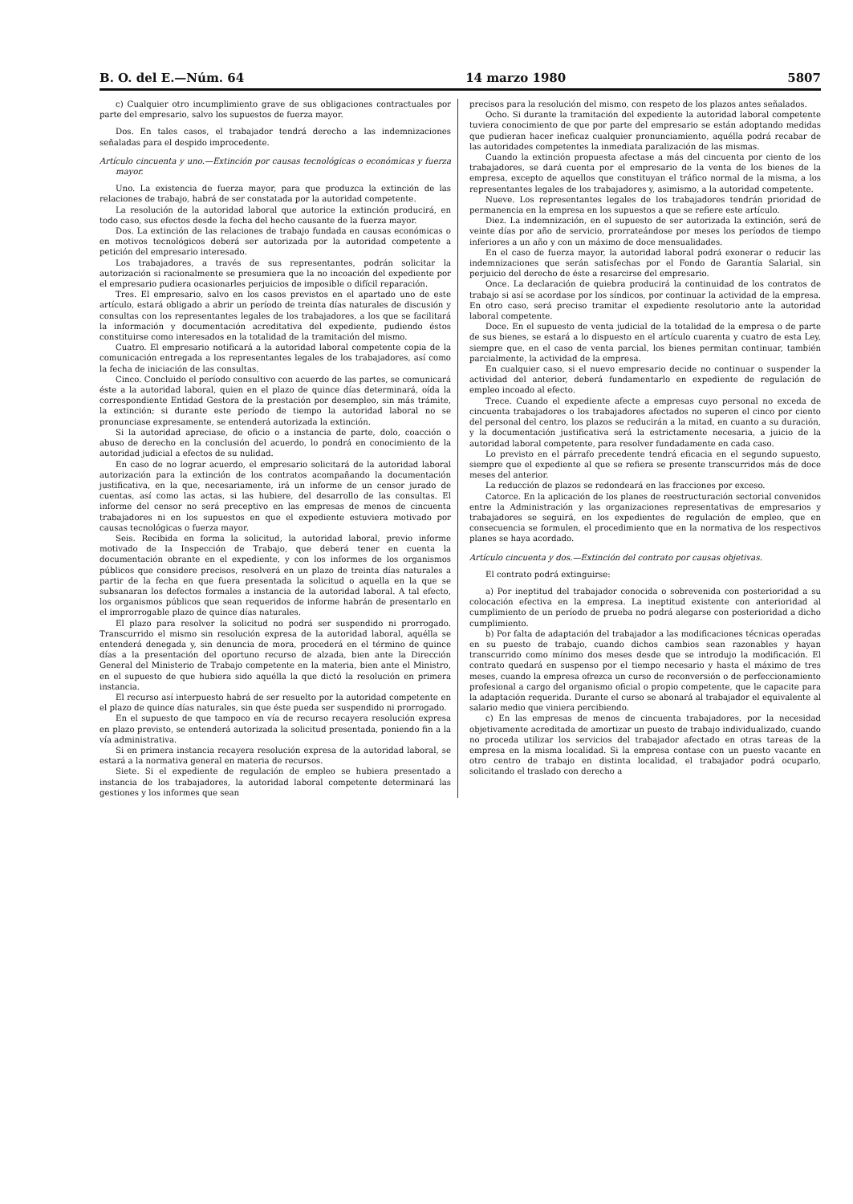B. O. del E.—Núm. 64 14 marzo 1980 5807
c) Cualquier otro incumplimiento grave de sus obligaciones contractuales por parte del empresario, salvo los supuestos de fuerza mayor.
Dos. En tales casos, el trabajador tendrá derecho a las indemnizaciones señaladas para el despido improcedente.
Artículo cincuenta y uno.—Extinción por causas tecnológicas o económicas y fuerza mayor.
Uno. La existencia de fuerza mayor, para que produzca la extinción de las relaciones de trabajo, habrá de ser constatada por la autoridad competente.
La resolución de la autoridad laboral que autorice la extinción producirá, en todo caso, sus efectos desde la fecha del hecho causante de la fuerza mayor.
Dos. La extinción de las relaciones de trabajo fundada en causas económicas o en motivos tecnológicos deberá ser autorizada por la autoridad competente a petición del empresario interesado.
Los trabajadores, a través de sus representantes, podrán solicitar la autorización si racionalmente se presumiera que la no incoación del expediente por el empresario pudiera ocasionarles perjuicios de imposible o difícil reparación.
Tres. El empresario, salvo en los casos previstos en el apartado uno de este artículo, estará obligado a abrir un período de treinta días naturales de discusión y consultas con los representantes legales de los trabajadores, a los que se facilitará la información y documentación acreditativa del expediente, pudiendo éstos constituirse como interesados en la totalidad de la tramitación del mismo.
Cuatro. El empresario notificará a la autoridad laboral competente copia de la comunicación entregada a los representantes legales de los trabajadores, así como la fecha de iniciación de las consultas.
Cinco. Concluido el período consultivo con acuerdo de las partes, se comunicará éste a la autoridad laboral, quien en el plazo de quince días determinará, oída la correspondiente Entidad Gestora de la prestación por desempleo, sin más trámite, la extinción; si durante este período de tiempo la autoridad laboral no se pronunciase expresamente, se entenderá autorizada la extinción.
Si la autoridad apreciase, de oficio o a instancia de parte, dolo, coacción o abuso de derecho en la conclusión del acuerdo, lo pondrá en conocimiento de la autoridad judicial a efectos de su nulidad.
En caso de no lograr acuerdo, el empresario solicitará de la autoridad laboral autorización para la extinción de los contratos acompañando la documentación justificativa, en la que, necesariamente, irá un informe de un censor jurado de cuentas, así como las actas, si las hubiere, del desarrollo de las consultas. El informe del censor no será preceptivo en las empresas de menos de cincuenta trabajadores ni en los supuestos en que el expediente estuviera motivado por causas tecnológicas o fuerza mayor.
Seis. Recibida en forma la solicitud, la autoridad laboral, previo informe motivado de la Inspección de Trabajo, que deberá tener en cuenta la documentación obrante en el expediente, y con los informes de los organismos públicos que considere precisos, resolverá en un plazo de treinta días naturales a partir de la fecha en que fuera presentada la solicitud o aquella en la que se subsanaran los defectos formales a instancia de la autoridad laboral. A tal efecto, los organismos públicos que sean requeridos de informe habrán de presentarlo en el improrrogable plazo de quince días naturales.
El plazo para resolver la solicitud no podrá ser suspendido ni prorrogado. Transcurrido el mismo sin resolución expresa de la autoridad laboral, aquélla se entenderá denegada y, sin denuncia de mora, procederá en el término de quince días a la presentación del oportuno recurso de alzada, bien ante la Dirección General del Ministerio de Trabajo competente en la materia, bien ante el Ministro, en el supuesto de que hubiera sido aquélla la que dictó la resolución en primera instancia.
El recurso así interpuesto habrá de ser resuelto por la autoridad competente en el plazo de quince días naturales, sin que éste pueda ser suspendido ni prorrogado.
En el supuesto de que tampoco en vía de recurso recayera resolución expresa en plazo previsto, se entenderá autorizada la solicitud presentada, poniendo fin a la vía administrativa.
Si en primera instancia recayera resolución expresa de la autoridad laboral, se estará a la normativa general en materia de recursos.
Siete. Si el expediente de regulación de empleo se hubiera presentado a instancia de los trabajadores, la autoridad laboral competente determinará las gestiones y los informes que sean
precisos para la resolución del mismo, con respeto de los plazos antes señalados.
Ocho. Si durante la tramitación del expediente la autoridad laboral competente tuviera conocimiento de que por parte del empresario se están adoptando medidas que pudieran hacer ineficaz cualquier pronunciamiento, aquélla podrá recabar de las autoridades competentes la inmediata paralización de las mismas.
Cuando la extinción propuesta afectase a más del cincuenta por ciento de los trabajadores, se dará cuenta por el empresario de la venta de los bienes de la empresa, excepto de aquellos que constituyan el tráfico normal de la misma, a los representantes legales de los trabajadores y, asimismo, a la autoridad competente.
Nueve. Los representantes legales de los trabajadores tendrán prioridad de permanencia en la empresa en los supuestos a que se refiere este artículo.
Diez. La indemnización, en el supuesto de ser autorizada la extinción, será de veinte días por año de servicio, prorrateándose por meses los períodos de tiempo inferiores a un año y con un máximo de doce mensualidades.
En el caso de fuerza mayor, la autoridad laboral podrá exonerar o reducir las indemnizaciones que serán satisfechas por el Fondo de Garantía Salarial, sin perjuicio del derecho de éste a resarcirse del empresario.
Once. La declaración de quiebra producirá la continuidad de los contratos de trabajo si así se acordase por los síndicos, por continuar la actividad de la empresa. En otro caso, será preciso tramitar el expediente resolutorio ante la autoridad laboral competente.
Doce. En el supuesto de venta judicial de la totalidad de la empresa o de parte de sus bienes, se estará a lo dispuesto en el artículo cuarenta y cuatro de esta Ley, siempre que, en el caso de venta parcial, los bienes permitan continuar, también parcialmente, la actividad de la empresa.
En cualquier caso, si el nuevo empresario decide no continuar o suspender la actividad del anterior, deberá fundamentarlo en expediente de regulación de empleo incoado al efecto.
Trece. Cuando el expediente afecte a empresas cuyo personal no exceda de cincuenta trabajadores o los trabajadores afectados no superen el cinco por ciento del personal del centro, los plazos se reducirán a la mitad, en cuanto a su duración, y la documentación justificativa será la estrictamente necesaria, a juicio de la autoridad laboral competente, para resolver fundadamente en cada caso.
Lo previsto en el párrafo precedente tendrá eficacia en el segundo supuesto, siempre que el expediente al que se refiera se presente transcurridos más de doce meses del anterior.
La reducción de plazos se redondeará en las fracciones por exceso.
Catorce. En la aplicación de los planes de reestructuración sectorial convenidos entre la Administración y las organizaciones representativas de empresarios y trabajadores se seguirá, en los expedientes de regulación de empleo, que en consecuencia se formulen, el procedimiento que en la normativa de los respectivos planes se haya acordado.
Artículo cincuenta y dos.—Extinción del contrato por causas objetivas.
El contrato podrá extinguirse:
a) Por ineptitud del trabajador conocida o sobrevenida con posterioridad a su colocación efectiva en la empresa. La ineptitud existente con anterioridad al cumplimiento de un período de prueba no podrá alegarse con posterioridad a dicho cumplimiento.
b) Por falta de adaptación del trabajador a las modificaciones técnicas operadas en su puesto de trabajo, cuando dichos cambios sean razonables y hayan transcurrido como mínimo dos meses desde que se introdujo la modificación. El contrato quedará en suspenso por el tiempo necesario y hasta el máximo de tres meses, cuando la empresa ofrezca un curso de reconversión o de perfeccionamiento profesional a cargo del organismo oficial o propio competente, que le capacite para la adaptación requerida. Durante el curso se abonará al trabajador el equivalente al salario medio que viniera percibiendo.
c) En las empresas de menos de cincuenta trabajadores, por la necesidad objetivamente acreditada de amortizar un puesto de trabajo individualizado, cuando no proceda utilizar los servicios del trabajador afectado en otras tareas de la empresa en la misma localidad. Si la empresa contase con un puesto vacante en otro centro de trabajo en distinta localidad, el trabajador podrá ocuparlo, solicitando el traslado con derecho a